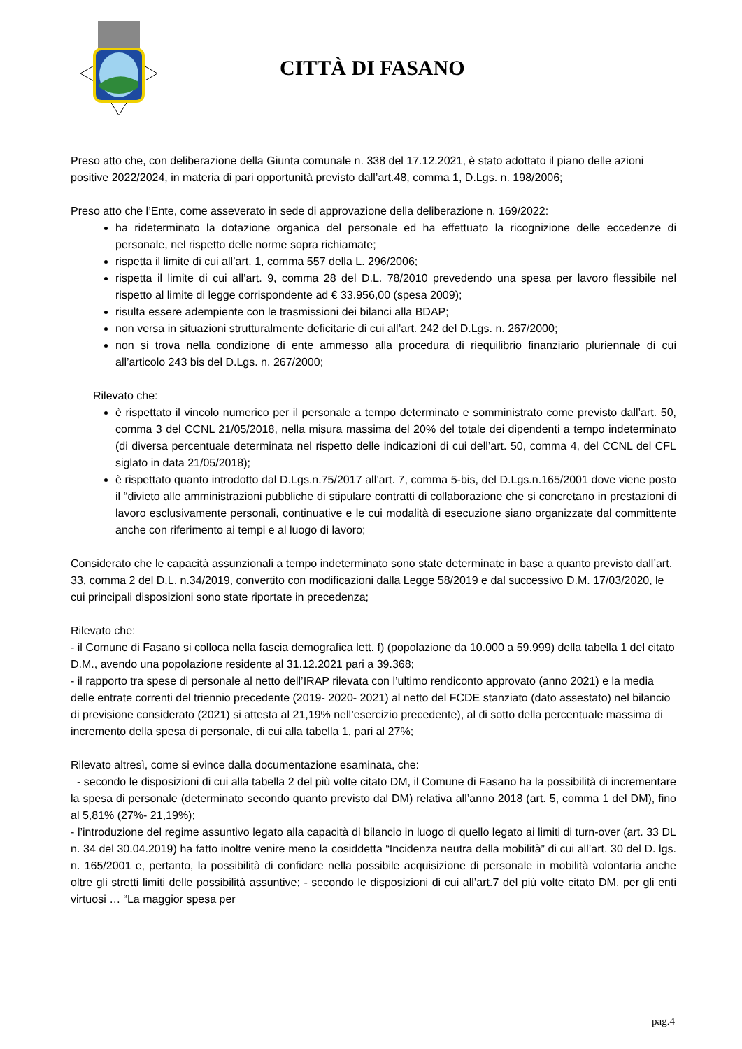CITTÀ DI FASANO
Preso atto che, con deliberazione della Giunta comunale n. 338 del 17.12.2021, è stato adottato il piano delle azioni positive 2022/2024, in materia di pari opportunità previsto dall’art.48, comma 1, D.Lgs. n. 198/2006;
Preso atto che l’Ente, come asseverato in sede di approvazione della deliberazione n. 169/2022:
ha rideterminato la dotazione organica del personale ed ha effettuato la ricognizione delle eccedenze di personale, nel rispetto delle norme sopra richiamate;
rispetta il limite di cui all’art. 1, comma 557 della L. 296/2006;
rispetta il limite di cui all’art. 9, comma 28 del D.L. 78/2010 prevedendo una spesa per lavoro flessibile nel rispetto al limite di legge corrispondente ad € 33.956,00 (spesa 2009);
risulta essere adempiente con le trasmissioni dei bilanci alla BDAP;
non versa in situazioni strutturalmente deficitarie di cui all’art. 242 del D.Lgs. n. 267/2000;
non si trova nella condizione di ente ammesso alla procedura di riequilibrio finanziario pluriennale di cui all’articolo 243 bis del D.Lgs. n. 267/2000;
Rilevato che:
è rispettato il vincolo numerico per il personale a tempo determinato e somministrato come previsto dall’art. 50, comma 3 del CCNL 21/05/2018, nella misura massima del 20% del totale dei dipendenti a tempo indeterminato (di diversa percentuale determinata nel rispetto delle indicazioni di cui dell’art. 50, comma 4, del CCNL del CFL siglato in data 21/05/2018);
è rispettato quanto introdotto dal D.Lgs.n.75/2017 all’art. 7, comma 5-bis, del D.Lgs.n.165/2001 dove viene posto il “divieto alle amministrazioni pubbliche di stipulare contratti di collaborazione che si concretano in prestazioni di lavoro esclusivamente personali, continuative e le cui modalità di esecuzione siano organizzate dal committente anche con riferimento ai tempi e al luogo di lavoro;
Considerato che le capacità assunzionali a tempo indeterminato sono state determinate in base a quanto previsto dall’art. 33, comma 2 del D.L. n.34/2019, convertito con modificazioni dalla Legge 58/2019 e dal successivo D.M. 17/03/2020, le cui principali disposizioni sono state riportate in precedenza;
Rilevato che:
- il Comune di Fasano si colloca nella fascia demografica lett. f) (popolazione da 10.000 a 59.999) della tabella 1 del citato D.M., avendo una popolazione residente al 31.12.2021 pari a 39.368;
- il rapporto tra spese di personale al netto dell’IRAP rilevata con l’ultimo rendiconto approvato (anno 2021) e la media delle entrate correnti del triennio precedente (2019- 2020- 2021) al netto del FCDE stanziato (dato assestato) nel bilancio di previsione considerato (2021) si attesta al 21,19% nell’esercizio precedente), al di sotto della percentuale massima di incremento della spesa di personale, di cui alla tabella 1, pari al 27%;
Rilevato altresì, come si evince dalla documentazione esaminata, che:
- secondo le disposizioni di cui alla tabella 2 del più volte citato DM, il Comune di Fasano ha la possibilità di incrementare la spesa di personale (determinato secondo quanto previsto dal DM) relativa all’anno 2018 (art. 5, comma 1 del DM), fino al 5,81% (27%- 21,19%);
- l’introduzione del regime assuntivo legato alla capacità di bilancio in luogo di quello legato ai limiti di turn-over (art. 33 DL n. 34 del 30.04.2019) ha fatto inoltre venire meno la cosiddetta “Incidenza neutra della mobilità” di cui all’art. 30 del D. lgs. n. 165/2001 e, pertanto, la possibilità di confidare nella possibile acquisizione di personale in mobilità volontaria anche oltre gli stretti limiti delle possibilità assuntive; - secondo le disposizioni di cui all’art.7 del più volte citato DM, per gli enti virtuosi … “La maggior spesa per
pag.4